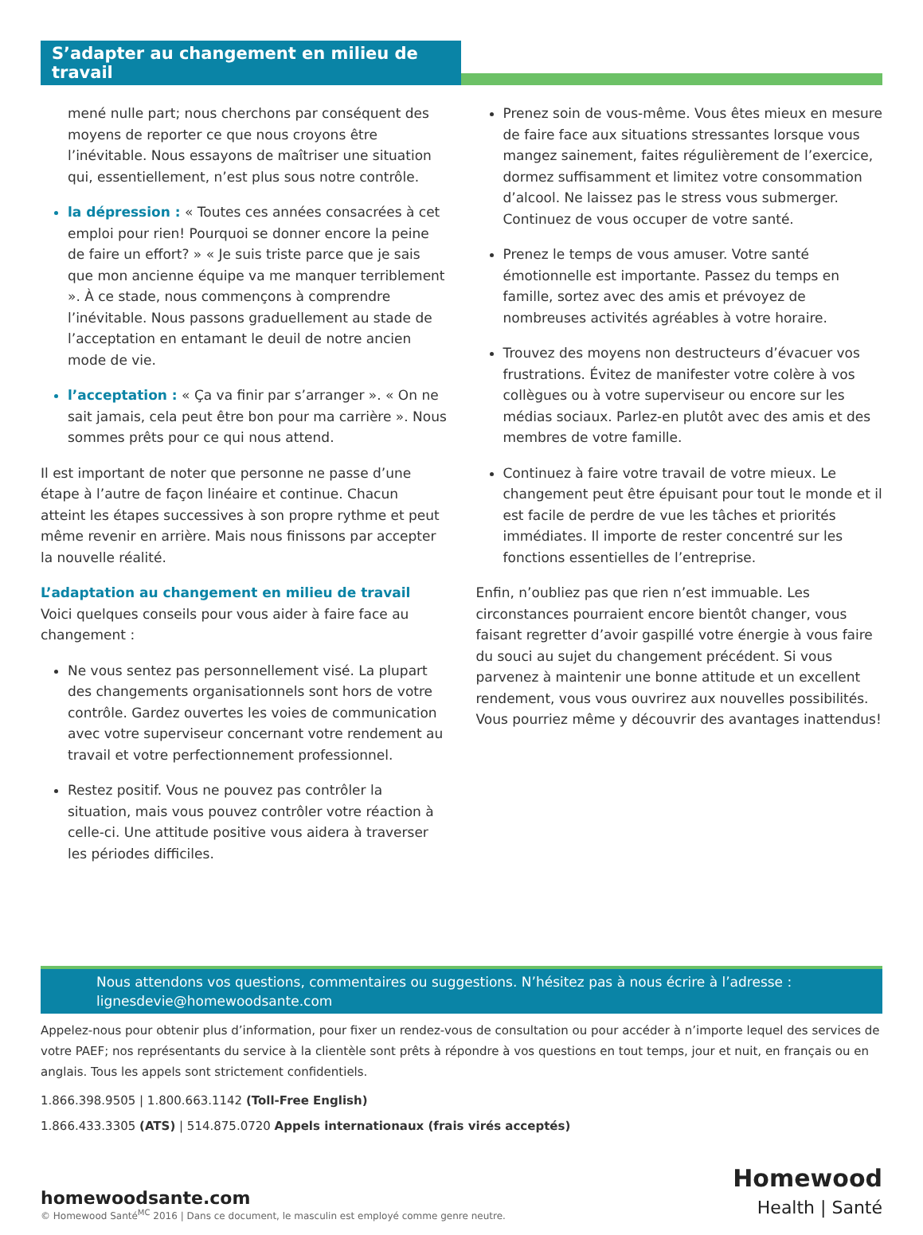S’adapter au changement en milieu de travail
mené nulle part; nous cherchons par conséquent des moyens de reporter ce que nous croyons être l’inévitable. Nous essayons de maîtriser une situation qui, essentiellement, n’est plus sous notre contrôle.
la dépression : « Toutes ces années consacrées à cet emploi pour rien! Pourquoi se donner encore la peine de faire un effort? » « Je suis triste parce que je sais que mon ancienne équipe va me manquer terriblement ». À ce stade, nous commençons à comprendre l’inévitable. Nous passons graduellement au stade de l’acceptation en entamant le deuil de notre ancien mode de vie.
l’acceptation : « Ça va finir par s’arranger ». « On ne sait jamais, cela peut être bon pour ma carrière ». Nous sommes prêts pour ce qui nous attend.
Il est important de noter que personne ne passe d’une étape à l’autre de façon linéaire et continue. Chacun atteint les étapes successives à son propre rythme et peut même revenir en arrière. Mais nous finissons par accepter la nouvelle réalité.
L’adaptation au changement en milieu de travail
Voici quelques conseils pour vous aider à faire face au changement :
Ne vous sentez pas personnellement visé. La plupart des changements organisationnels sont hors de votre contrôle. Gardez ouvertes les voies de communication avec votre superviseur concernant votre rendement au travail et votre perfectionnement professionnel.
Restez positif. Vous ne pouvez pas contrôler la situation, mais vous pouvez contrôler votre réaction à celle-ci. Une attitude positive vous aidera à traverser les périodes difficiles.
Prenez soin de vous-même. Vous êtes mieux en mesure de faire face aux situations stressantes lorsque vous mangez sainement, faites régulièrement de l’exercice, dormez suffisamment et limitez votre consommation d’alcool. Ne laissez pas le stress vous submerger. Continuez de vous occuper de votre santé.
Prenez le temps de vous amuser. Votre santé émotionnelle est importante. Passez du temps en famille, sortez avec des amis et prévoyez de nombreuses activités agréables à votre horaire.
Trouvez des moyens non destructeurs d’évacuer vos frustrations. Évitez de manifester votre colère à vos collègues ou à votre superviseur ou encore sur les médias sociaux. Parlez-en plutôt avec des amis et des membres de votre famille.
Continuez à faire votre travail de votre mieux. Le changement peut être épuisant pour tout le monde et il est facile de perdre de vue les tâches et priorités immédiates. Il importe de rester concentré sur les fonctions essentielles de l’entreprise.
Enfin, n’oubliez pas que rien n’est immuable. Les circonstances pourraient encore bientôt changer, vous faisant regretter d’avoir gaspillé votre énergie à vous faire du souci au sujet du changement précédent. Si vous parvenez à maintenir une bonne attitude et un excellent rendement, vous vous ouvrirez aux nouvelles possibilités. Vous pourriez même y découvrir des avantages inattendus!
Nous attendons vos questions, commentaires ou suggestions. N’hésitez pas à nous écrire à l’adresse : lignesdevie@homewoodsante.com
Appelez-nous pour obtenir plus d’information, pour fixer un rendez-vous de consultation ou pour accéder à n’importe lequel des services de votre PAEF; nos représentants du service à la clientèle sont prêts à répondre à vos questions en tout temps, jour et nuit, en français ou en anglais. Tous les appels sont strictement confidentiels.
1.866.398.9505 | 1.800.663.1142 (Toll-Free English)
1.866.433.3305 (ATS) | 514.875.0720 Appels internationaux (frais virés acceptés)
homewoodsante.com
© Homewood Santé<sup>MC</sup> 2016 | Dans ce document, le masculin est employé comme genre neutre.
Homewood
Health | Santé